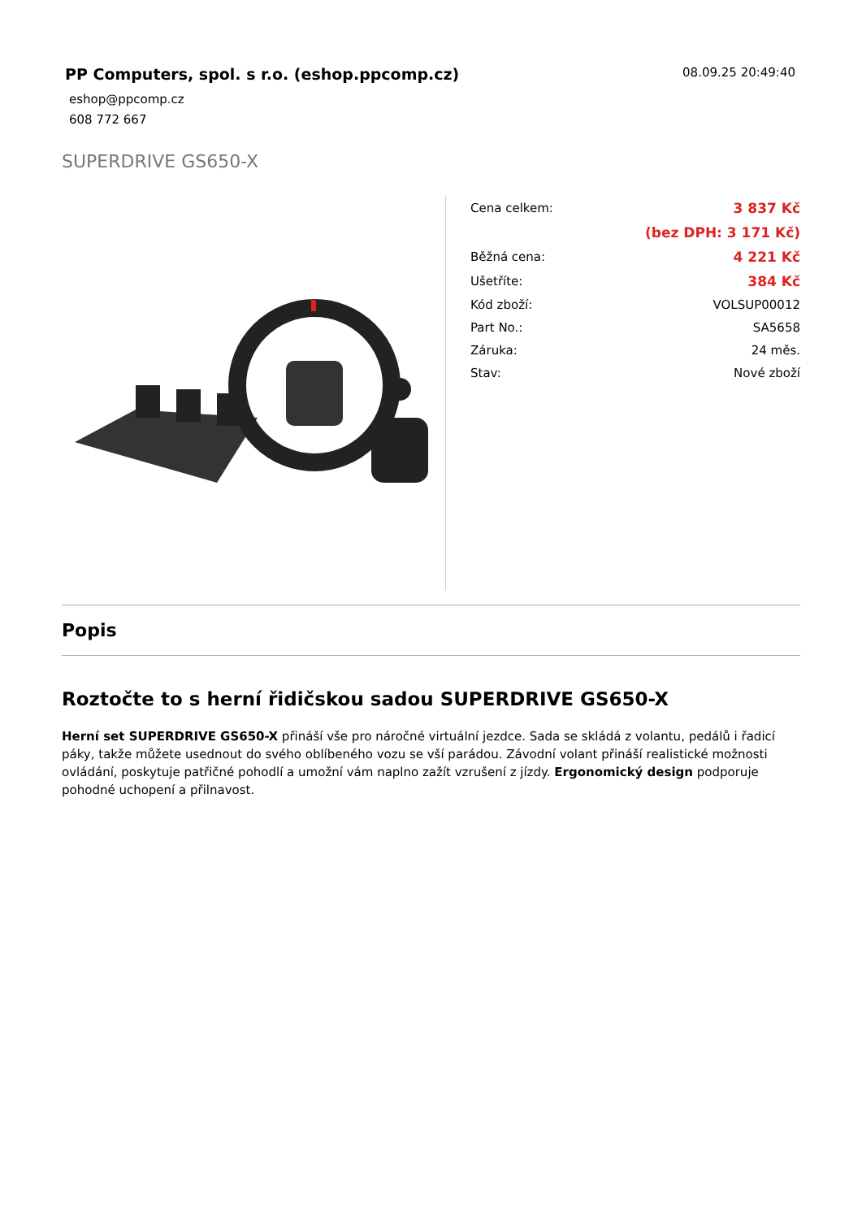PP Computers, spol. s r.o. (eshop.ppcomp.cz)
08.09.25 20:49:40
eshop@ppcomp.cz
608 772 667
SUPERDRIVE GS650-X
| Cena celkem: | 3 837 Kč |
| | (bez DPH: 3 171 Kč) |
| Běžná cena: | 4 221 Kč |
| Ušetříte: | 384 Kč |
| Kód zboží: | VOLSUP00012 |
| Part No.: | SA5658 |
| Záruka: | 24 měs. |
| Stav: | Nové zboží |
Popis
Roztočte to s herní řidičskou sadou SUPERDRIVE GS650-X
Herní set SUPERDRIVE GS650-X přináší vše pro náročné virtuální jezdce. Sada se skládá z volantu, pedálů i řadicí páky, takže můžete usednout do svého oblíbeného vozu se vší parádou. Závodní volant přináší realistické možnosti ovládání, poskytuje patřičné pohodlí a umožní vám naplno zažít vzrušení z jízdy. Ergonomický design podporuje pohodné uchopení a přilnavost.